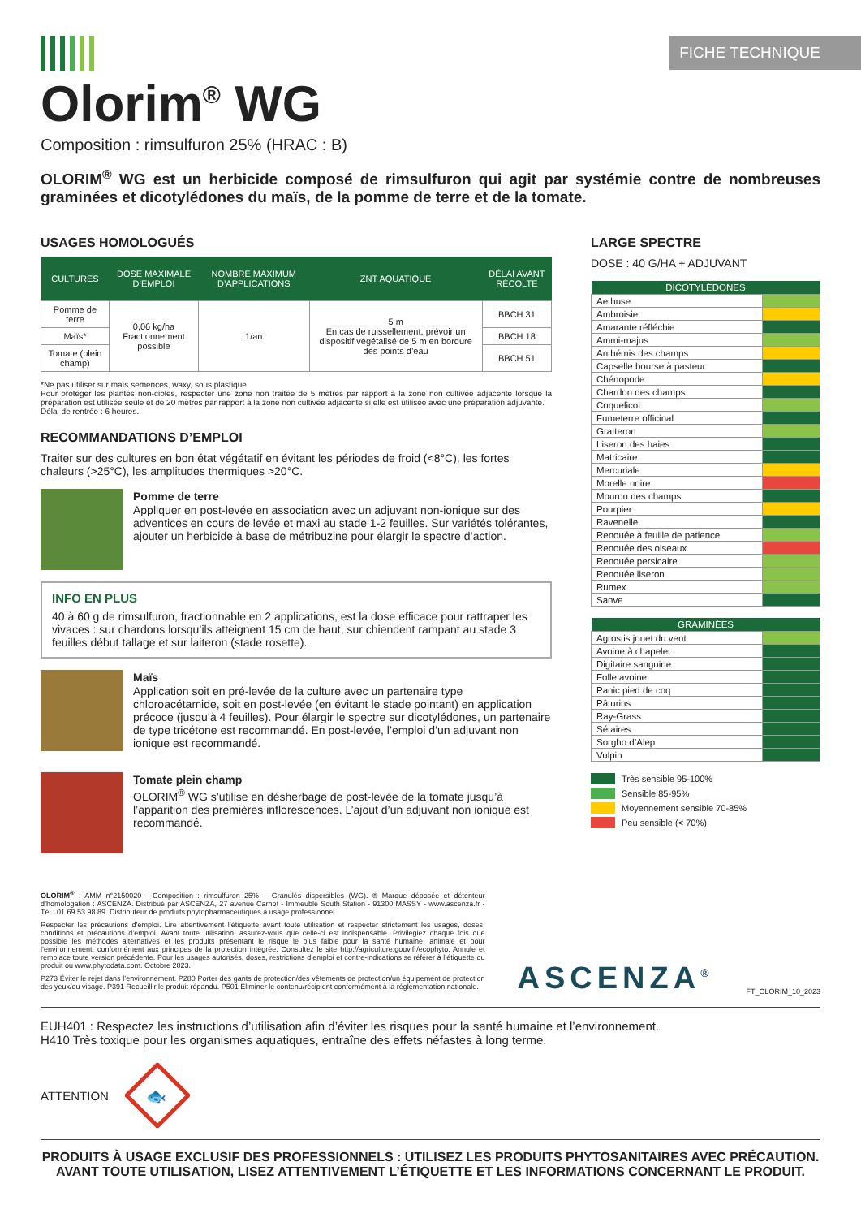FICHE TECHNIQUE
Olorim<sup>®</sup> WG
Composition : rimsulfuron 25% (HRAC : B)
OLORIM<sup>®</sup> WG est un herbicide composé de rimsulfuron qui agit par systémie contre de nombreuses graminées et dicotylédones du maïs, de la pomme de terre et de la tomate.
USAGES HOMOLOGUÉS
| CULTURES | DOSE MAXIMALE D’EMPLOI | NOMBRE MAXIMUM D’APPLICATIONS | ZNT AQUATIQUE | DÉLAI AVANT RÉCOLTE |
| --- | --- | --- | --- | --- |
| Pomme de terre | 0,06 kg/ha Fractionnement possible | 1/an | 5 m En cas de ruissellement, prévoir un dispositif végétalisé de 5 m en bordure des points d’eau | BBCH 31 |
| Maïs* | | | | BBCH 18 |
| Tomate (plein champ) | | | | BBCH 51 |
*Ne pas utiliser sur maïs semences, waxy, sous plastique
Pour protéger les plantes non-cibles, respecter une zone non traitée de 5 mètres par rapport à la zone non cultivée adjacente lorsque la préparation est utilisée seule et de 20 mètres par rapport à la zone non cultivée adjacente si elle est utilisée avec une préparation adjuvante.
Délai de rentrée : 6 heures.
RECOMMANDATIONS D’EMPLOI
Traiter sur des cultures en bon état végétatif en évitant les périodes de froid (<8°C), les fortes chaleurs (>25°C), les amplitudes thermiques >20°C.
Pomme de terre
Appliquer en post-levée en association avec un adjuvant non-ionique sur des adventices en cours de levée et maxi au stade 1-2 feuilles. Sur variétés tolérantes, ajouter un herbicide à base de métribuzine pour élargir le spectre d’action.
INFO EN PLUS
40 à 60 g de rimsulfuron, fractionnable en 2 applications, est la dose efficace pour rattraper les vivaces : sur chardons lorsqu’ils atteignent 15 cm de haut, sur chiendent rampant au stade 3 feuilles début tallage et sur laiteron (stade rosette).
Maïs
Application soit en pré-levée de la culture avec un partenaire type chloroacétamide, soit en post-levée (en évitant le stade pointant) en application précoce (jusqu’à 4 feuilles). Pour élargir le spectre sur dicotylédones, un partenaire de type tricétone est recommandé. En post-levée, l’emploi d’un adjuvant non ionique est recommandé.
Tomate plein champ
OLORIM<sup>®</sup> WG s’utilise en désherbage de post-levée de la tomate jusqu’à l’apparition des premières inflorescences. L’ajout d’un adjuvant non ionique est recommandé.
LARGE SPECTRE
DOSE : 40 G/HA + ADJUVANT
| DICOTYLÉDONES | |
| --- | --- |
| Aethuse | |
| Ambroisie | |
| Amarante réfléchie | |
| Ammi-majus | |
| Anthémis des champs | |
| Capselle bourse à pasteur | |
| Chénopode | |
| Chardon des champs | |
| Coquelicot | |
| Fumeterre officinal | |
| Gratteron | |
| Liseron des haies | |
| Matricaire | |
| Mercuriale | |
| Morelle noire | |
| Mouron des champs | |
| Pourpier | |
| Ravenelle | |
| Renouée à feuille de patience | |
| Renouée des oiseaux | |
| Renouée persicaire | |
| Renouée liseron | |
| Rumex | |
| Sanve | |
| GRAMINÉES | |
| --- | --- |
| Agrostis jouet du vent | |
| Avoine à chapelet | |
| Digitaire sanguine | |
| Folle avoine | |
| Panic pied de coq | |
| Pâturins | |
| Ray-Grass | |
| Sétaires | |
| Sorgho d’Alep | |
| Vulpin | |
Très sensible 95-100%
Sensible 85-95%
Moyennement sensible 70-85%
Peu sensible (< 70%)
OLORIM<sup>®</sup> : AMM n°2150020 - Composition : rimsulfuron 25% – Granulés dispersibles (WG). ® Marque déposée et détenteur d’homologation : ASCENZA. Distribué par ASCENZA, 27 avenue Carnot - Immeuble South Station - 91300 MASSY - www.ascenza.fr - Tél : 01 69 53 98 89. Distributeur de produits phytopharmaceutiques à usage professionnel.
Respecter les précautions d’emploi. Lire attentivement l’étiquette avant toute utilisation et respecter strictement les usages, doses, conditions et précautions d’emploi. Avant toute utilisation, assurez-vous que celle-ci est indispensable. Privilégiez chaque fois que possible les méthodes alternatives et les produits présentant le risque le plus faible pour la santé humaine, animale et pour l’environnement, conformément aux principes de la protection intégrée. Consultez le site http://agriculture.gouv.fr/ecophyto. Annule et remplace toute version précédente. Pour les usages autorisés, doses, restrictions d’emploi et contre-indications se référer à l’étiquette du produit ou www.phytodata.com. Octobre 2023.
P273 Éviter le rejet dans l’environnement. P280 Porter des gants de protection/des vêtements de protection/un équipement de protection des yeux/du visage. P391 Recueillir le produit répandu. P501 Éliminer le contenu/récipient conformément à la réglementation nationale.
ASCENZA<sup>®</sup>
FT_OLORIM_10_2023
EUH401 : Respectez les instructions d’utilisation afin d’éviter les risques pour la santé humaine et l’environnement.
H410 Très toxique pour les organismes aquatiques, entraîne des effets néfastes à long terme.
ATTENTION
🐟
PRODUITS À USAGE EXCLUSIF DES PROFESSIONNELS : UTILISEZ LES PRODUITS PHYTOSANITAIRES AVEC PRÉCAUTION.
AVANT TOUTE UTILISATION, LISEZ ATTENTIVEMENT L’ÉTIQUETTE ET LES INFORMATIONS CONCERNANT LE PRODUIT.